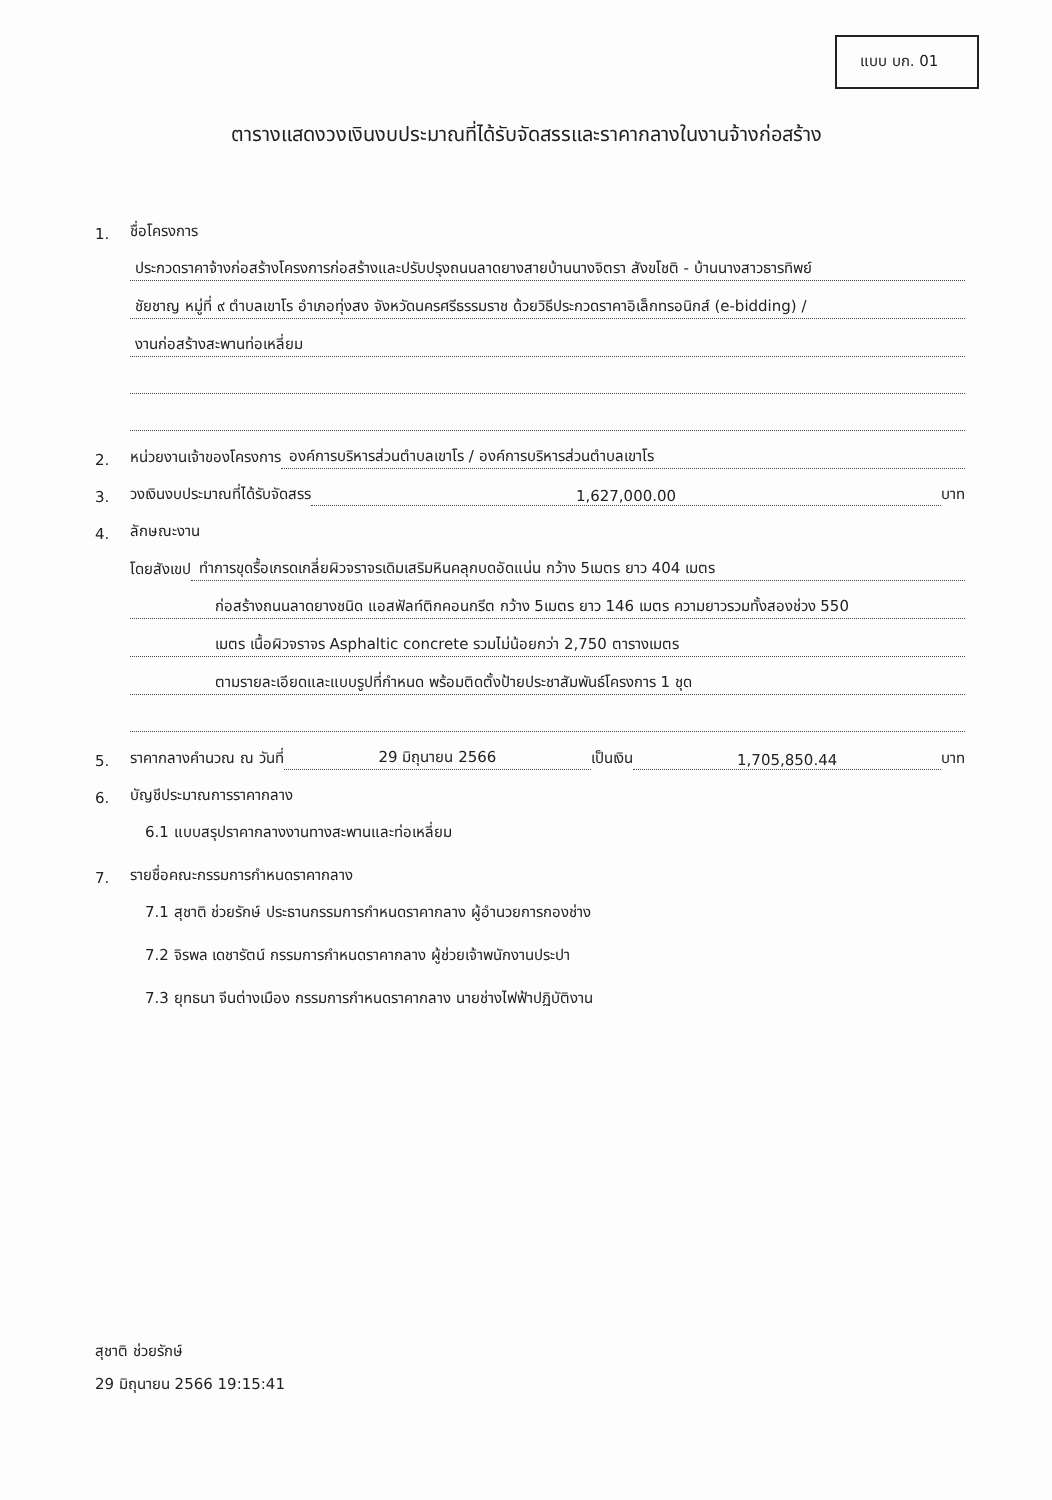แบบ บก. 01
ตารางแสดงวงเงินงบประมาณที่ได้รับจัดสรรและราคากลางในงานจ้างก่อสร้าง
1. ชื่อโครงการ
ประกวดราคาจ้างก่อสร้างโครงการก่อสร้างและปรับปรุงถนนลาดยางสายบ้านนางจิตรา สังขโชติ - บ้านนางสาวธารทิพย์
ชัยชาญ หมู่ที่ ๙ ตำบลเขาโร อำเภอทุ่งสง จังหวัดนครศรีธรรมราช ด้วยวิธีประกวดราคาอิเล็กทรอนิกส์ (e-bidding) /
งานก่อสร้างสะพานท่อเหลี่ยม
2. หน่วยงานเจ้าของโครงการ องค์การบริหารส่วนตำบลเขาโร / องค์การบริหารส่วนตำบลเขาโร
3. วงเงินงบประมาณที่ได้รับจัดสรร 1,627,000.00 บาท
4. ลักษณะงาน
โดยสังเขป ทำการขุดรื้อเกรดเกลี่ยผิวจราจรเดิมเสริมหินคลุกบดอัดแน่น กว้าง 5เมตร ยาว 404 เมตร
ก่อสร้างถนนลาดยางชนิด แอสฟัลท์ติกคอนกรีต กว้าง 5เมตร ยาว 146 เมตร ความยาวรวมทั้งสองช่วง 550
เมตร เนื้อผิวจราจร Asphaltic concrete รวมไม่น้อยกว่า 2,750 ตารางเมตร
ตามรายละเอียดและแบบรูปที่กำหนด พร้อมติดตั้งป้ายประชาสัมพันธ์โครงการ 1 ชุด
5. ราคากลางคำนวณ ณ วันที่ 29 มิถุนายน 2566 เป็นเงิน 1,705,850.44 บาท
6. บัญชีประมาณการราคากลาง
6.1 แบบสรุปราคากลางงานทางสะพานและท่อเหลี่ยม
7. รายชื่อคณะกรรมการกำหนดราคากลาง
7.1 สุชาติ ช่วยรักษ์ ประธานกรรมการกำหนดราคากลาง ผู้อำนวยการกองช่าง
7.2 จิรพล เดชารัตน์ กรรมการกำหนดราคากลาง ผู้ช่วยเจ้าพนักงานประปา
7.3 ยุทธนา จีนต่างเมือง กรรมการกำหนดราคากลาง นายช่างไฟฟ้าปฏิบัติงาน
สุชาติ ช่วยรักษ์
29 มิถุนายน 2566 19:15:41